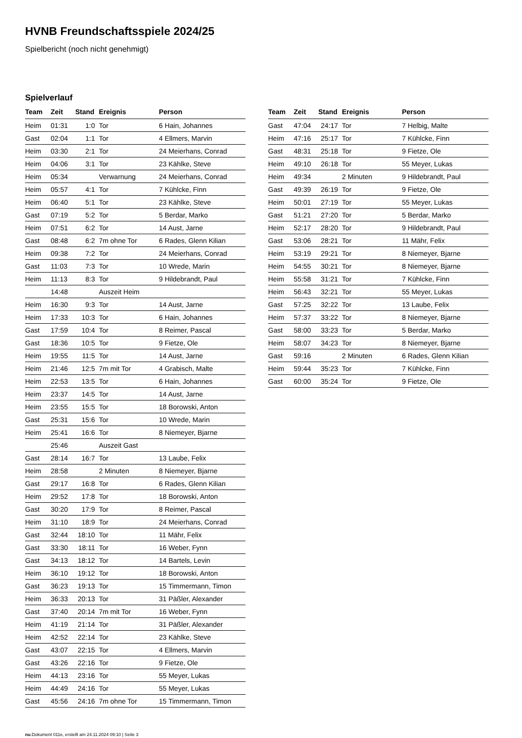HVNB Freundschaftsspiele 2024/25
Spielbericht (noch nicht genehmigt)
Spielverlauf
| Team | Zeit | Stand | Ereignis | Person |
| --- | --- | --- | --- | --- |
| Heim | 01:31 | 1:0 | Tor | 6 Hain, Johannes |
| Gast | 02:04 | 1:1 | Tor | 4 Ellmers, Marvin |
| Heim | 03:30 | 2:1 | Tor | 24 Meierhans, Conrad |
| Heim | 04:06 | 3:1 | Tor | 23 Kählke, Steve |
| Heim | 05:34 | | Verwarnung | 24 Meierhans, Conrad |
| Heim | 05:57 | 4:1 | Tor | 7 Kühlcke, Finn |
| Heim | 06:40 | 5:1 | Tor | 23 Kählke, Steve |
| Gast | 07:19 | 5:2 | Tor | 5 Berdar, Marko |
| Heim | 07:51 | 6:2 | Tor | 14 Aust, Jarne |
| Gast | 08:48 | 6:2 | 7m ohne Tor | 6 Rades, Glenn Kilian |
| Heim | 09:38 | 7:2 | Tor | 24 Meierhans, Conrad |
| Gast | 11:03 | 7:3 | Tor | 10 Wrede, Marin |
| Heim | 11:13 | 8:3 | Tor | 9 Hildebrandt, Paul |
| | 14:48 | | Auszeit Heim | |
| Heim | 16:30 | 9:3 | Tor | 14 Aust, Jarne |
| Heim | 17:33 | 10:3 | Tor | 6 Hain, Johannes |
| Gast | 17:59 | 10:4 | Tor | 8 Reimer, Pascal |
| Gast | 18:36 | 10:5 | Tor | 9 Fietze, Ole |
| Heim | 19:55 | 11:5 | Tor | 14 Aust, Jarne |
| Heim | 21:46 | 12:5 | 7m mit Tor | 4 Grabisch, Malte |
| Heim | 22:53 | 13:5 | Tor | 6 Hain, Johannes |
| Heim | 23:37 | 14:5 | Tor | 14 Aust, Jarne |
| Heim | 23:55 | 15:5 | Tor | 18 Borowski, Anton |
| Gast | 25:31 | 15:6 | Tor | 10 Wrede, Marin |
| Heim | 25:41 | 16:6 | Tor | 8 Niemeyer, Bjarne |
| | 25:46 | | Auszeit Gast | |
| Gast | 28:14 | 16:7 | Tor | 13 Laube, Felix |
| Heim | 28:58 | | 2 Minuten | 8 Niemeyer, Bjarne |
| Gast | 29:17 | 16:8 | Tor | 6 Rades, Glenn Kilian |
| Heim | 29:52 | 17:8 | Tor | 18 Borowski, Anton |
| Gast | 30:20 | 17:9 | Tor | 8 Reimer, Pascal |
| Heim | 31:10 | 18:9 | Tor | 24 Meierhans, Conrad |
| Gast | 32:44 | 18:10 | Tor | 11 Mähr, Felix |
| Gast | 33:30 | 18:11 | Tor | 16 Weber, Fynn |
| Gast | 34:13 | 18:12 | Tor | 14 Bartels, Levin |
| Heim | 36:10 | 19:12 | Tor | 18 Borowski, Anton |
| Gast | 36:23 | 19:13 | Tor | 15 Timmermann, Timon |
| Heim | 36:33 | 20:13 | Tor | 31 Päßler, Alexander |
| Gast | 37:40 | 20:14 | 7m mit Tor | 16 Weber, Fynn |
| Heim | 41:19 | 21:14 | Tor | 31 Päßler, Alexander |
| Heim | 42:52 | 22:14 | Tor | 23 Kählke, Steve |
| Gast | 43:07 | 22:15 | Tor | 4 Ellmers, Marvin |
| Gast | 43:26 | 22:16 | Tor | 9 Fietze, Ole |
| Heim | 44:13 | 23:16 | Tor | 55 Meyer, Lukas |
| Heim | 44:49 | 24:16 | Tor | 55 Meyer, Lukas |
| Gast | 45:56 | 24:16 | 7m ohne Tor | 15 Timmermann, Timon |
| Team | Zeit | Stand | Ereignis | Person |
| --- | --- | --- | --- | --- |
| Gast | 47:04 | 24:17 | Tor | 7 Helbig, Malte |
| Heim | 47:16 | 25:17 | Tor | 7 Kühlcke, Finn |
| Gast | 48:31 | 25:18 | Tor | 9 Fietze, Ole |
| Heim | 49:10 | 26:18 | Tor | 55 Meyer, Lukas |
| Heim | 49:34 | | 2 Minuten | 9 Hildebrandt, Paul |
| Gast | 49:39 | 26:19 | Tor | 9 Fietze, Ole |
| Heim | 50:01 | 27:19 | Tor | 55 Meyer, Lukas |
| Gast | 51:21 | 27:20 | Tor | 5 Berdar, Marko |
| Heim | 52:17 | 28:20 | Tor | 9 Hildebrandt, Paul |
| Gast | 53:06 | 28:21 | Tor | 11 Mähr, Felix |
| Heim | 53:19 | 29:21 | Tor | 8 Niemeyer, Bjarne |
| Heim | 54:55 | 30:21 | Tor | 8 Niemeyer, Bjarne |
| Heim | 55:58 | 31:21 | Tor | 7 Kühlcke, Finn |
| Heim | 56:43 | 32:21 | Tor | 55 Meyer, Lukas |
| Gast | 57:25 | 32:22 | Tor | 13 Laube, Felix |
| Heim | 57:37 | 33:22 | Tor | 8 Niemeyer, Bjarne |
| Gast | 58:00 | 33:23 | Tor | 5 Berdar, Marko |
| Heim | 58:07 | 34:23 | Tor | 8 Niemeyer, Bjarne |
| Gast | 59:16 | | 2 Minuten | 6 Rades, Glenn Kilian |
| Heim | 59:44 | 35:23 | Tor | 7 Kühlcke, Finn |
| Gast | 60:00 | 35:24 | Tor | 9 Fietze, Ole |
nu.Dokument 011e, erstellt am 24.11.2024 09:10 | Seite 3